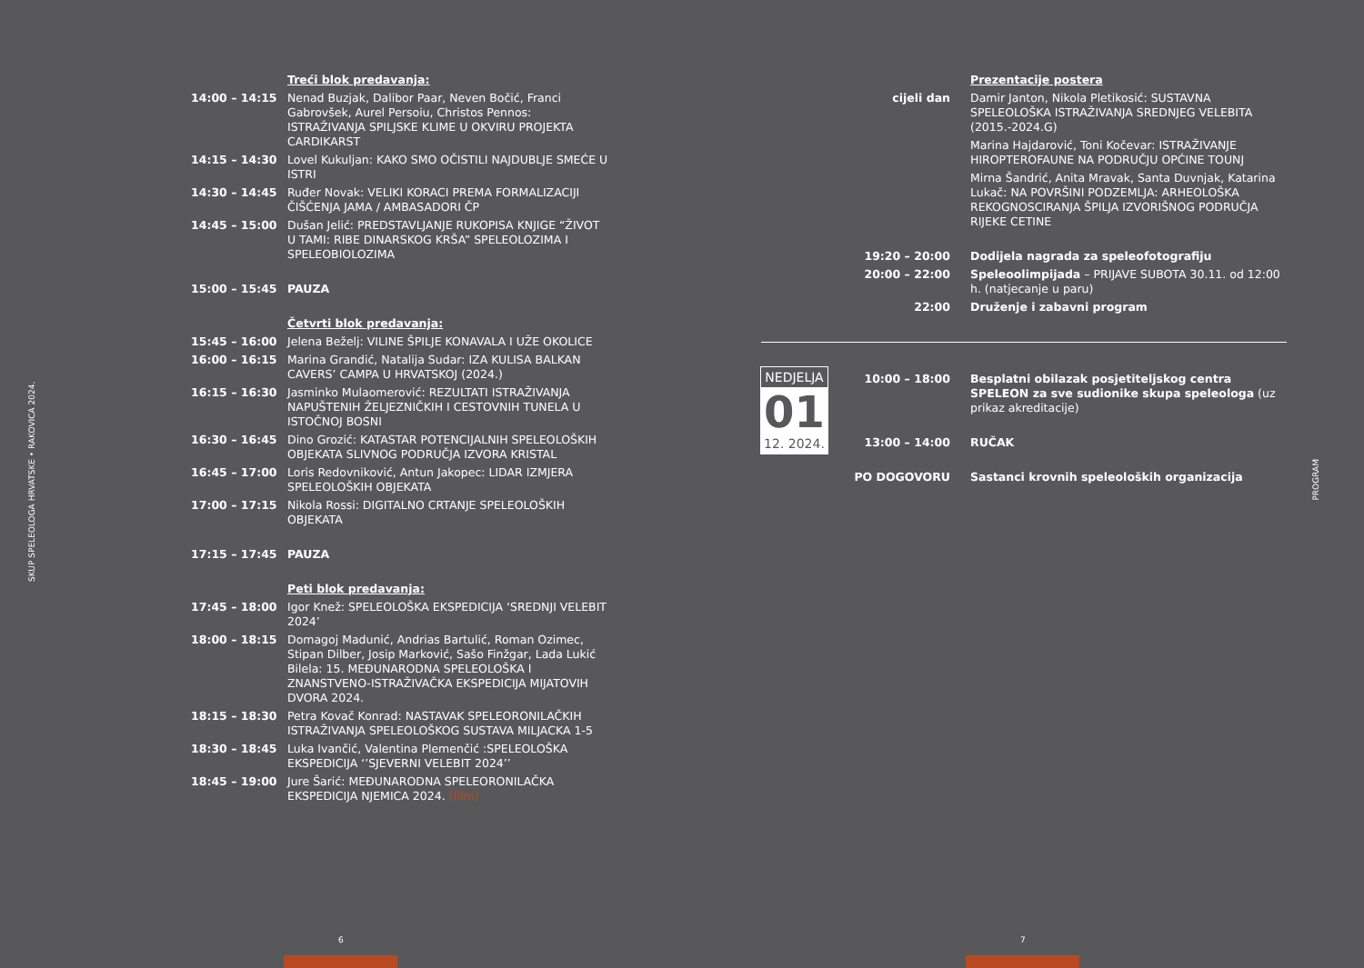SKUP SPELEOLOGA HRVATSKE • RAKOVICA 2024.
| | Treći blok predavanja: |
| 14:00 – 14:15 | Nenad Buzjak, Dalibor Paar, Neven Bočić, Franci Gabrovšek, Aurel Persoiu, Christos Pennos: ISTRAŽIVANJA SPILJSKE KLIME U OKVIRU PROJEKTA CARDIKARST |
| 14:15 – 14:30 | Lovel Kukuljan: KAKO SMO OČISTILI NAJDUBLJE SMEĆE U ISTRI |
| 14:30 – 14:45 | Ruđer Novak: VELIKI KORACI PREMA FORMALIZACIJI ČIŠĆENJA JAMA / AMBASADORI ČP |
| 14:45 – 15:00 | Dušan Jelić: PREDSTAVLJANJE RUKOPISA KNJIGE “ŽIVOT U TAMI: RIBE DINARSKOG KRŠA” SPELEOLOZIMA I SPELEOBIOLOZIMA |
| 15:00 – 15:45 | PAUZA |
| | Četvrti blok predavanja: |
| 15:45 – 16:00 | Jelena Beželj: VILINE ŠPILJE KONAVALA I UŽE OKOLICE |
| 16:00 – 16:15 | Marina Grandić, Natalija Sudar: IZA KULISA BALKAN CAVERS’ CAMPA U HRVATSKOJ (2024.) |
| 16:15 – 16:30 | Jasminko Mulaomerović: REZULTATI ISTRAŽIVANJA NAPUŠTENIH ŽELJEZNIČKIH I CESTOVNIH TUNELA U ISTOČNOJ BOSNI |
| 16:30 – 16:45 | Dino Grozić: KATASTAR POTENCIJALNIH SPELEOLOŠKIH OBJEKATA SLIVNOG PODRUČJA IZVORA KRISTAL |
| 16:45 – 17:00 | Loris Redovniković, Antun Jakopec: LIDAR IZMJERA SPELEOLOŠKIH OBJEKATA |
| 17:00 – 17:15 | Nikola Rossi: DIGITALNO CRTANJE SPELEOLOŠKIH OBJEKATA |
| 17:15 – 17:45 | PAUZA |
| | Peti blok predavanja: |
| 17:45 – 18:00 | Igor Knež: SPELEOLOŠKA EKSPEDICIJA ‘SREDNJI VELEBIT 2024’ |
| 18:00 – 18:15 | Domagoj Madunić, Andrias Bartulić, Roman Ozimec, Stipan Dilber, Josip Marković, Sašo Finžgar, Lada Lukić Bilela: 15. MEĐUNARODNA SPELEOLOŠKA I ZNANSTVENO-ISTRAŽIVAČKA EKSPEDICIJA MIJATOVIH DVORA 2024. |
| 18:15 – 18:30 | Petra Kovač Konrad: NASTAVAK SPELEORONILAČKIH ISTRAŽIVANJA SPELEOLOŠKOG SUSTAVA MILJACKA 1-5 |
| 18:30 – 18:45 | Luka Ivančić, Valentina Plemenčić :SPELEOLOŠKA EKSPEDICIJA ‘’SJEVERNI VELEBIT 2024’’ |
| 18:45 – 19:00 | Jure Šarić: MEĐUNARODNA SPELEORONILAČKA EKSPEDICIJA NJEMICA 2024. (film) |
| | Prezentacije postera |
| cijeli dan | Damir Janton, Nikola Pletikosić: SUSTAVNA SPELEOLOŠKA ISTRAŽIVANJA SREDNJEG VELEBITA (2015.-2024.G) |
| | Marina Hajdarović, Toni Kočevar: ISTRAŽIVANJE HIROPTEROFAUNE NA PODRUČJU OPĆINE TOUNJ |
| | Mirna Šandrić, Anita Mravak, Santa Duvnjak, Katarina Lukač: NA POVRŠINI PODZEMLJA: ARHEOLOŠKA REKOGNOSCIRANJA ŠPILJA IZVORIŠNOG PODRUČJA RIJEKE CETINE |
| 19:20 – 20:00 | Dodijela nagrada za speleofotografiju |
| 20:00 – 22:00 | Speleoolimpijada – PRIJAVE SUBOTA 30.11. od 12:00 h. (natjecanje u paru) |
| 22:00 | Druženje i zabavni program |
| 10:00 – 18:00 | Besplatni obilazak posjetiteljskog centra SPELEON za sve sudionike skupa speleologa (uz prikaz akreditacije) |
| 13:00 – 14:00 | RUČAK |
| PO DOGOVORU | Sastanci krovnih speleoloških organizacija |
NEDJELJA
01
12. 2024.
PROGRAM
6 7